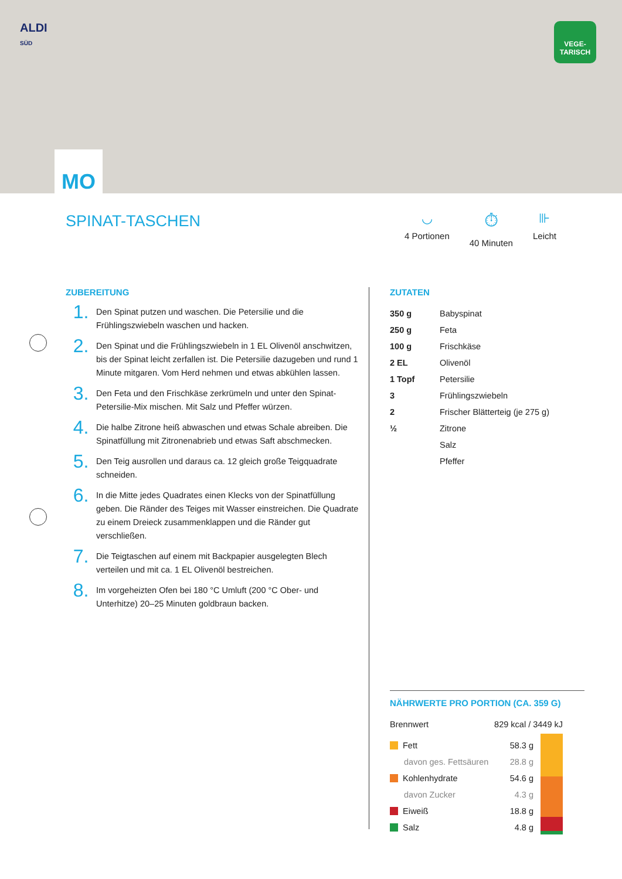ALDI
SÜD
VEGE-
TARISCH
MO
SPINAT-TASCHEN
◡
4 Portionen
⏱
40 Minuten
⊪
Leicht
ZUBEREITUNG
1.
Den Spinat putzen und waschen. Die Petersilie und die Frühlingszwiebeln waschen und hacken.
2.
Den Spinat und die Frühlingszwiebeln in 1 EL Olivenöl anschwitzen, bis der Spinat leicht zerfallen ist. Die Petersilie dazugeben und rund 1 Minute mitgaren. Vom Herd nehmen und etwas abkühlen lassen.
3.
Den Feta und den Frischkäse zerkrümeln und unter den Spinat-Petersilie-Mix mischen. Mit Salz und Pfeffer würzen.
4.
Die halbe Zitrone heiß abwaschen und etwas Schale abreiben. Die Spinatfüllung mit Zitronenabrieb und etwas Saft abschmecken.
5.
Den Teig ausrollen und daraus ca. 12 gleich große Teigquadrate schneiden.
6.
In die Mitte jedes Quadrates einen Klecks von der Spinatfüllung geben. Die Ränder des Teiges mit Wasser einstreichen. Die Quadrate zu einem Dreieck zusammenklappen und die Ränder gut verschließen.
7.
Die Teigtaschen auf einem mit Backpapier ausgelegten Blech verteilen und mit ca. 1 EL Olivenöl bestreichen.
8.
Im vorgeheizten Ofen bei 180 °C Umluft (200 °C Ober- und Unterhitze) 20–25 Minuten goldbraun backen.
ZUTATEN
| 350 g | Babyspinat |
| 250 g | Feta |
| 100 g | Frischkäse |
| 2 EL | Olivenöl |
| 1 Topf | Petersilie |
| 3 | Frühlingszwiebeln |
| 2 | Frischer Blätterteig (je 275 g) |
| ½ | Zitrone |
| | Salz |
| | Pfeffer |
NÄHRWERTE PRO PORTION (CA. 359 G)
| Brennwert | 829 kcal / 3449 kJ |
| Fett | 58.3 g |
| davon ges. Fettsäuren | 28.8 g |
| Kohlenhydrate | 54.6 g |
| davon Zucker | 4.3 g |
| Eiweiß | 18.8 g |
| Salz | 4.8 g |